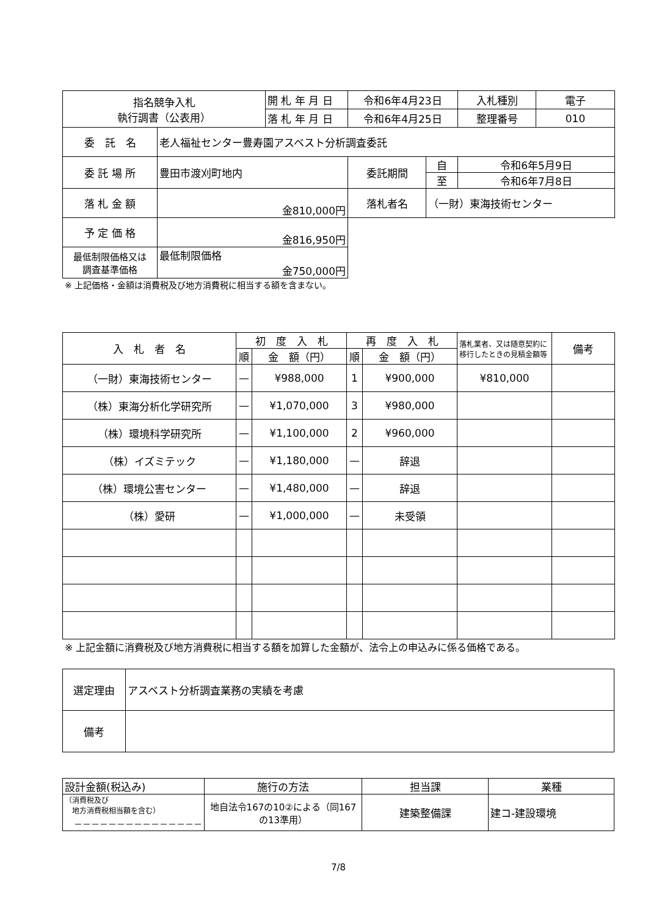| 指名競争入札 執行調書（公表用） | | 開 札 年 月 日 | 令和6年4月23日 | | 入札種別 | 電子 |
| | | 落 札 年 月 日 | 令和6年4月25日 | | 整理番号 | 010 |
| 委 託 名 | 老人福祉センター豊寿園アスベスト分析調査委託 | | | | | |
| 委 託 場 所 | 豊田市渡刈町地内 | | 委託期間 | 自 | 令和6年5月9日 | |
| | | | | 至 | 令和6年7月8日 | |
| 落 札 金 額 | 金810,000円 | | 落札者名 | （一財）東海技術センター | | |
| 予 定 価 格 | 金816,950円 | | | | | |
| 最低制限価格又は 調査基準価格 | 最低制限価格 金750,000円 | | | | | |
※ 上記価格・金額は消費税及び地方消費税に相当する額を含まない。
| 入 札 者 名 | 初 度 入 札 | | 再 度 入 札 | | 落札業者、又は随意契約に移行したときの見積金額等 | 備考 |
| --- | --- | --- | --- | --- | --- | --- |
| | 順 | 金 額（円） | 順 | 金 額（円） | | |
| （一財）東海技術センター | — | ¥988,000 | 1 | ¥900,000 | ¥810,000 | |
| （株）東海分析化学研究所 | — | ¥1,070,000 | 3 | ¥980,000 | | |
| （株）環境科学研究所 | — | ¥1,100,000 | 2 | ¥960,000 | | |
| （株）イズミテック | — | ¥1,180,000 | — | 辞退 | | |
| （株）環境公害センター | — | ¥1,480,000 | — | 辞退 | | |
| （株）愛研 | — | ¥1,000,000 | — | 未受領 | | |
※ 上記金額に消費税及び地方消費税に相当する額を加算した金額が、法令上の申込みに係る価格である。
| 選定理由 | アスベスト分析調査業務の実績を考慮 |
| 備考 | |
| 設計金額(税込み) | 施行の方法 | 担当課 | 業種 |
| （消費税及び 地方消費税相当額を含む） －－－－－－－－－－－－－－－ | 地自法令167の10②による（同167の13準用） | 建築整備課 | 建コ-建設環境 |
7/8